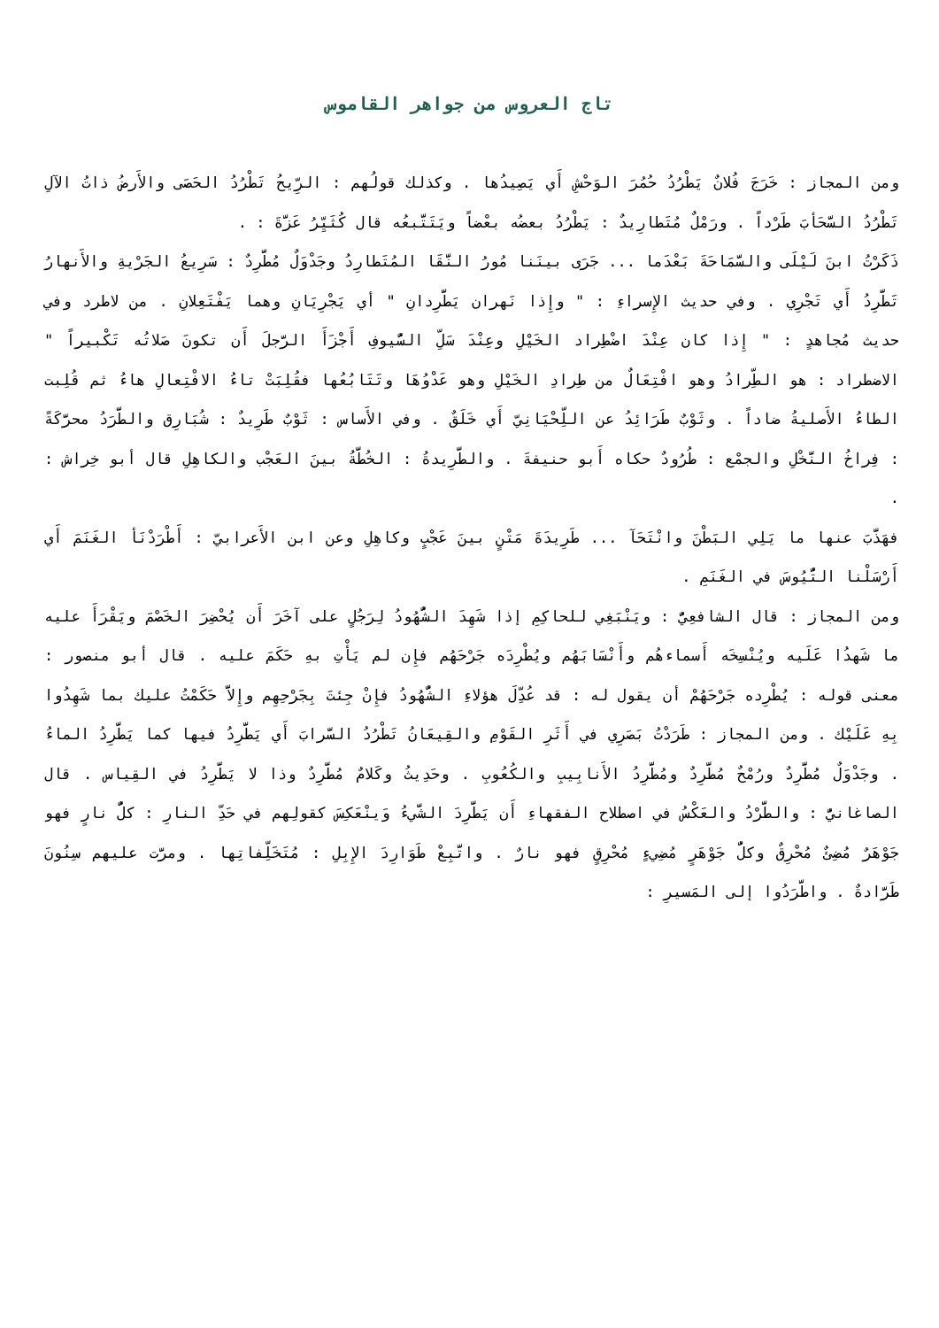تاج العروس من جواهر القاموس
ومن المجاز : خَرَجَ فُلانٌ يَطْرُدُ حُمُرَ الوَحْشِ أَي يَصِيدُها . وكذلك قولُهم : الرِّيحُ تَطْرُدُ الحَصَى والأَرضُ ذاتُ الآلِ تَطْرُدُ السَّحَأبَ طَرْداً . ورَمْلٌ مُتَطارِيدٌ : يَطْرُدُ بعضُه بعْضاً ويَتَتَّبعُه قال كُثَيِّرُ عَزَّةَ : .
ذَكَرْتُ ابنَ لَيْلَى والسَّمَاحَةَ بَعْدَما ... جَرَى بينَنا مُورُ النَّقَا المُتَطارِدُ وجَدْوَلٌ مُطَّرِدٌ : سَرِيعُ الجَرْيةِ والأَنهارُ تَطَّرِدُ أَي تَجْرِي . وفي حديث الإِسراءِ : " وإِذا نَهران يَطَّرِدانِ " أي يَجْرِيَانِ وهما يَفْتَعِلانِ . من لاطرد وفي حديث مُجاهدٍ : " إِذا كان عِنْدَ اضْطِراد الخَيْلِ وعِنْدَ سَلِّ السُّيوفِ أَجْزَأَ الرَّجلَ أَن تكونَ صَلاتُه تَكْبيراً " الاضطراد : هو الطِّرادُ وهو افْتِعَالٌ من طِرادِ الخَيْلِ وهو عَدْوُهَا وتَتَابُعُها فقُلِبَتْ تاءُ الافْتِعالِ هاءُ ثم قُلِبت الطاءُ الأَصليةُ ضاداً . وثَوْبٌ طَرَائِدُ عن اللِّحْيَانِيّ أَي خَلَقٌ . وفي الأَساس : ثَوْبٌ طَرِيدٌ : شُبَارِق والطَّرَدُ محرَّكَةً : فِراخُ النَّخْلِ والجمْع : طُرُودٌ حكاه أَبو حنيفةَ . والطَّرِيدةُ : الخُطَّةُ بينَ العَجْب والكاهِلِ قال أبو خِراش : .
فهَذَّبَ عنها ما يَلِي البَطْنَ وانْتَحَآ ... طَرِيدَةَ مَتْنٍ بينَ عَجْبٍ وكاهِلِ وعن ابن الأَعرابيّ : أَطْرَدْنَأ الغَنَمَ أَي أَرْسَلْنا التُّيُوسَ في الغَنَمِ .
ومن المجاز : قال الشافعِيُّ : ويَنْبَغِي للحاكِمِ إذا شَهِدَ الشُّهُودُ لِرَجُلٍ على آخَرَ أَن يُحْضِرَ الخَصْمَ ويَقْرَأَ عليه ما شَهدُا عَلَيه ويُنْسِخَه أَسماءهُم وأَنْسَابَهُم ويُطْرِدَه جَرْحَهُم فإِن لم يَأْتِ بهِ حَكَمَ عليه . قال أبو منصور : معنى قوله : يُطْرِده جَرْحَهُمْ أن يقول له : قد عُدِّلَ هؤلاءِ الشُّهُودُ فإِنْ جِئتَ بِجَرْحِهِم وإِلاَّ حَكَمْتُ عليك بما شَهِدُوا بِهِ عَلَيْك . ومن المجاز : طَرَدْتُ بَصَرِي في أَثَرِ القَوْمِ والقِيعَانُ تَطْرُدُ السَّرابَ أَي يَطَّرِدُ فيها كما يَطَّرِدُ الماءُ . وجَدْوَلٌ مُطَّرِدٌ ورُمْحٌ مُطَّرِدٌ ومُطَّرِدُ الأَنابِيبِ والكُعُوبِ . وحَدِيثُ وكَلامٌ مُطَّرِدٌ وذا لا يَطَّرِدُ في القِياس . قال الصاغانيُّ : والطَّرْدُ والعَكْسُ في اصطلاح الفقهاءِ أَن يَطَّرِدَ الشَّيءُ وَينْعَكِسَ كقولِهم في حَدِّ النارِ : كلُّ نارٍ فهو جَوْهَرٌ مُضِئٌ مُحْرِقٌ وكلُّ جَوْهَرٍ مُضِيءٍ مُحْرِقٍ فهو نارٌ . واتَّبِعْ طَوَارِدَ الإِبِلِ : مُتَخَلِّفاتِها . ومرَّت عليهم سِنُونَ طَرَّادةٌ . واطَّرَدُوا إلى المَسيرِ :